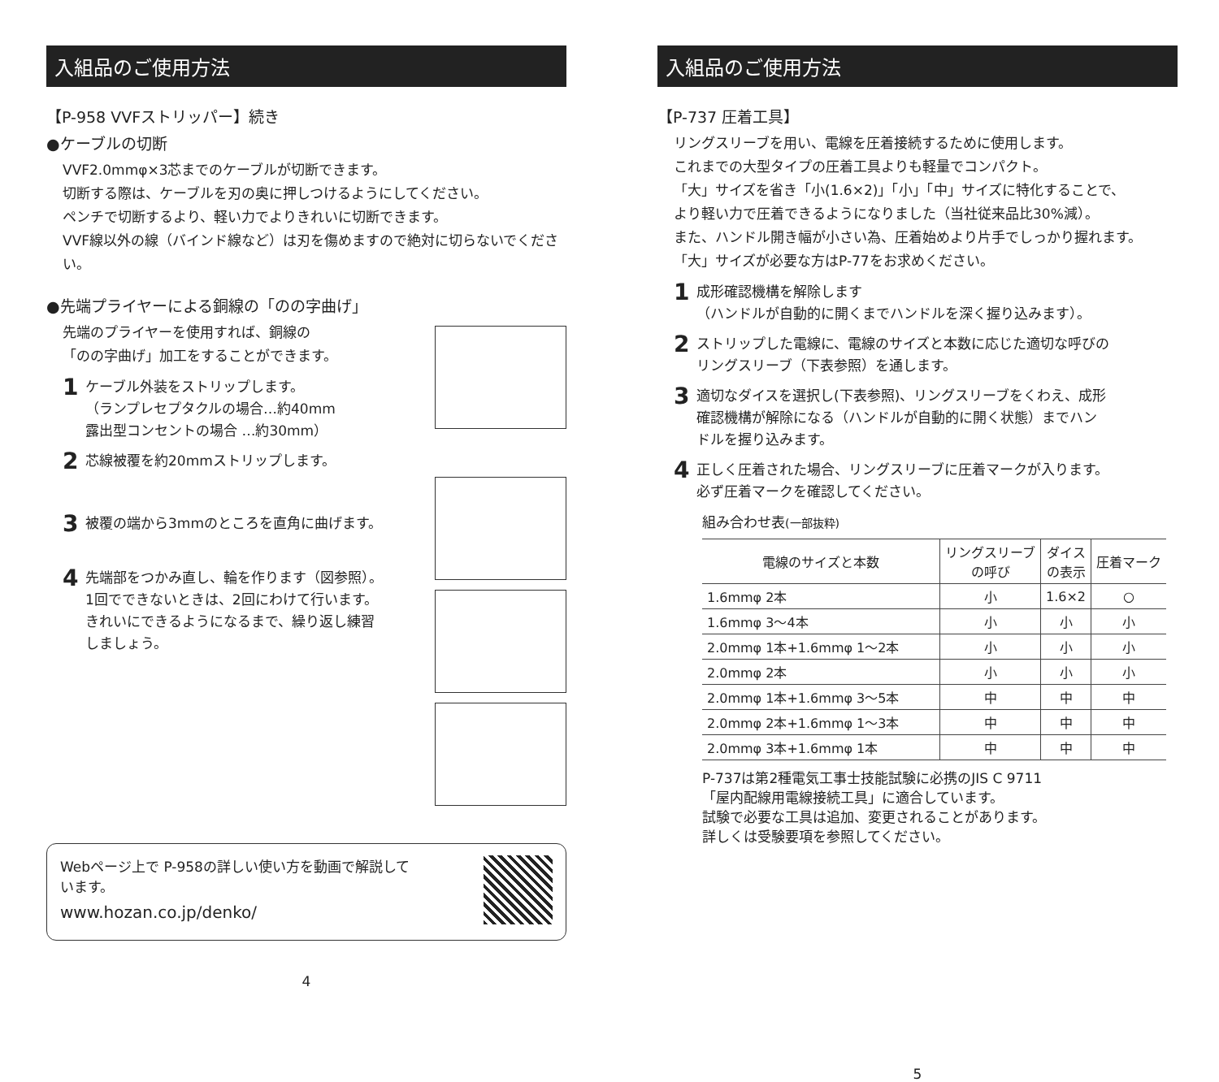入組品のご使用方法
【P-958 VVFストリッパー】続き
●ケーブルの切断
VVF2.0mmφ×3芯までのケーブルが切断できます。
切断する際は、ケーブルを刃の奥に押しつけるようにしてください。
ペンチで切断するより、軽い力でよりきれいに切断できます。
VVF線以外の線（バインド線など）は刃を傷めますので絶対に切らないでください。
●先端プライヤーによる銅線の「のの字曲げ」
先端のプライヤーを使用すれば、銅線の
「のの字曲げ」加工をすることができます。
1 ケーブル外装をストリップします。
（ランプレセプタクルの場合…約40mm
露出型コンセントの場合 …約30mm）
2 芯線被覆を約20mmストリップします。
3 被覆の端から3mmのところを直角に曲げます。
4 先端部をつかみ直し、輪を作ります（図参照）。
1回でできないときは、2回にわけて行います。
きれいにできるようになるまで、繰り返し練習
しましょう。
Webページ上で P-958の詳しい使い方を動画で解説して
います。
www.hozan.co.jp/denko/
4
入組品のご使用方法
【P-737 圧着工具】
リングスリーブを用い、電線を圧着接続するために使用します。
これまでの大型タイプの圧着工具よりも軽量でコンパクト。
「大」サイズを省き「小(1.6×2)」「小」「中」サイズに特化することで、
より軽い力で圧着できるようになりました（当社従来品比30%減）。
また、ハンドル開き幅が小さい為、圧着始めより片手でしっかり握れます。
「大」サイズが必要な方はP-77をお求めください。
1 成形確認機構を解除します
（ハンドルが自動的に開くまでハンドルを深く握り込みます）。
2 ストリップした電線に、電線のサイズと本数に応じた適切な呼びの
リングスリーブ（下表参照）を通します。
3 適切なダイスを選択し(下表参照)、リングスリーブをくわえ、成形
確認機構が解除になる（ハンドルが自動的に開く状態）までハン
ドルを握り込みます。
4 正しく圧着された場合、リングスリーブに圧着マークが入ります。
必ず圧着マークを確認してください。
組み合わせ表(一部抜粋)
| 電線のサイズと本数 | リングスリーブ の呼び | ダイス の表示 | 圧着マーク |
| --- | --- | --- | --- |
| 1.6mmφ 2本 | 小 | 1.6×2 | ○ |
| 1.6mmφ 3～4本 | 小 | 小 | 小 |
| 2.0mmφ 1本+1.6mmφ 1～2本 | 小 | 小 | 小 |
| 2.0mmφ 2本 | 小 | 小 | 小 |
| 2.0mmφ 1本+1.6mmφ 3～5本 | 中 | 中 | 中 |
| 2.0mmφ 2本+1.6mmφ 1～3本 | 中 | 中 | 中 |
| 2.0mmφ 3本+1.6mmφ 1本 | 中 | 中 | 中 |
P-737は第2種電気工事士技能試験に必携のJIS C 9711
「屋内配線用電線接続工具」に適合しています。
試験で必要な工具は追加、変更されることがあります。
詳しくは受験要項を参照してください。
5